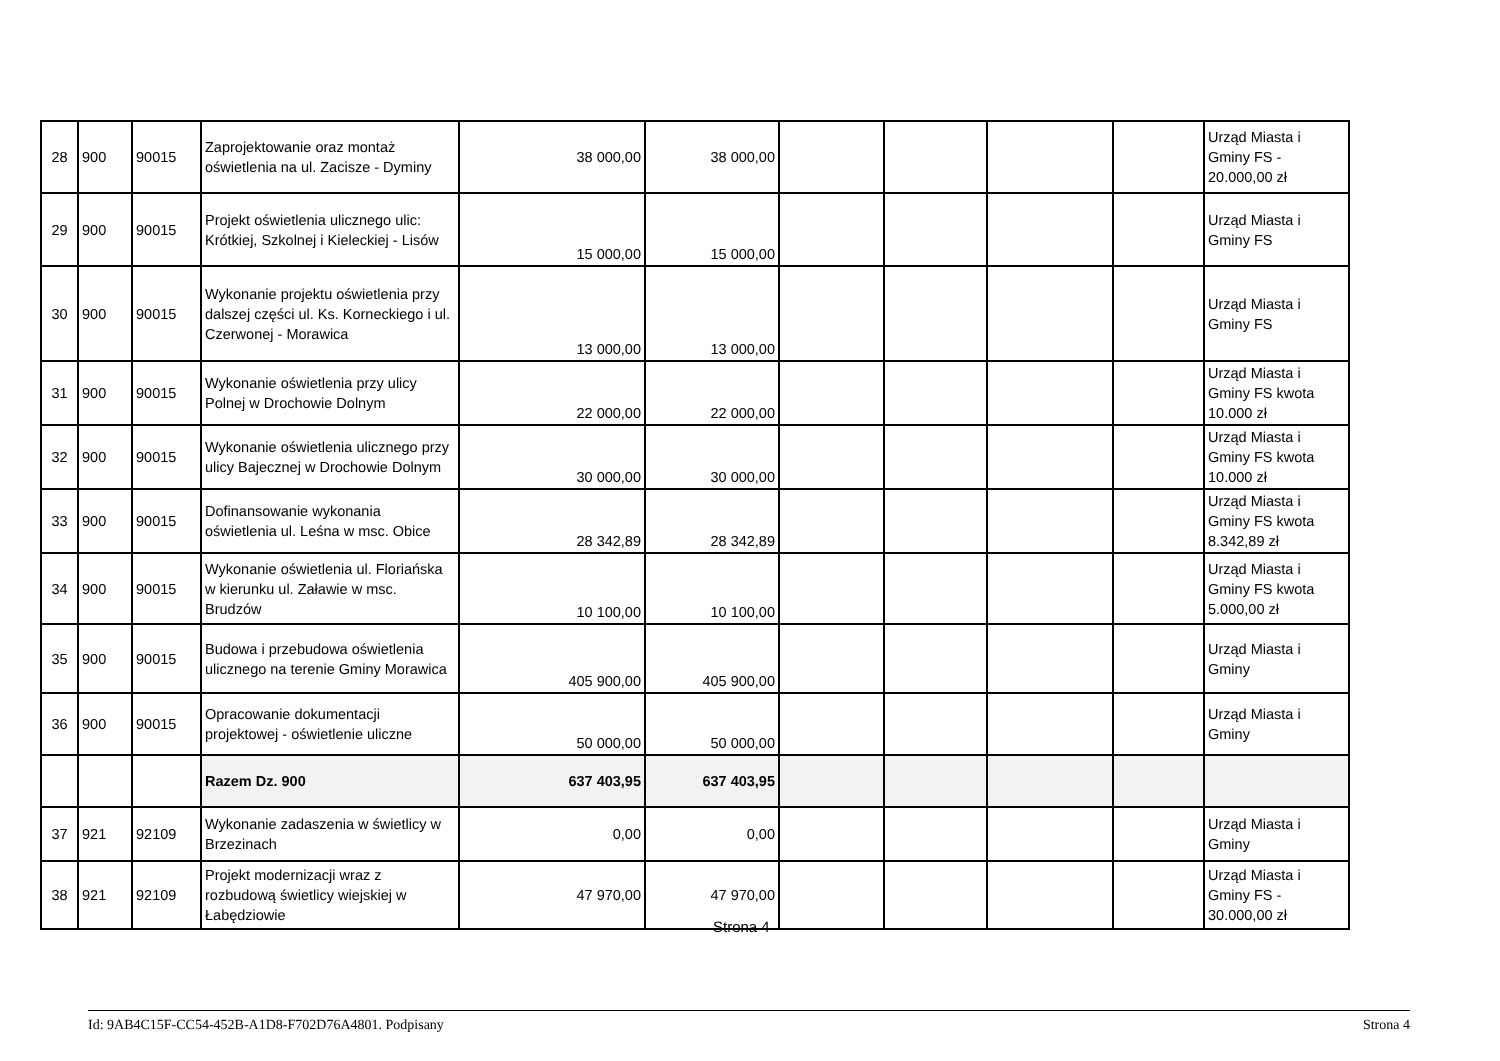| 28 | 900 | 90015 | Zaprojektowanie oraz montaż oświetlenia na ul. Zacisze - Dyminy | 38 000,00 | 38 000,00 | | | | | Urząd Miasta i Gminy FS - 20.000,00 zł |
| 29 | 900 | 90015 | Projekt oświetlenia ulicznego ulic: Krótkiej, Szkolnej i Kieleckiej - Lisów | 15 000,00 | 15 000,00 | | | | | Urząd Miasta i Gminy FS |
| 30 | 900 | 90015 | Wykonanie projektu oświetlenia przy dalszej części ul. Ks. Korneckiego i ul. Czerwonej - Morawica | 13 000,00 | 13 000,00 | | | | | Urząd Miasta i Gminy FS |
| 31 | 900 | 90015 | Wykonanie oświetlenia przy ulicy Polnej w Drochowie Dolnym | 22 000,00 | 22 000,00 | | | | | Urząd Miasta i Gminy FS kwota 10.000 zł |
| 32 | 900 | 90015 | Wykonanie oświetlenia ulicznego przy ulicy Bajecznej w Drochowie Dolnym | 30 000,00 | 30 000,00 | | | | | Urząd Miasta i Gminy FS kwota 10.000 zł |
| 33 | 900 | 90015 | Dofinansowanie wykonania oświetlenia ul. Leśna w msc. Obice | 28 342,89 | 28 342,89 | | | | | Urząd Miasta i Gminy FS kwota 8.342,89 zł |
| 34 | 900 | 90015 | Wykonanie oświetlenia ul. Floriańska w kierunku ul. Załawie w msc. Brudzów | 10 100,00 | 10 100,00 | | | | | Urząd Miasta i Gminy FS kwota 5.000,00 zł |
| 35 | 900 | 90015 | Budowa i przebudowa oświetlenia ulicznego na terenie Gminy Morawica | 405 900,00 | 405 900,00 | | | | | Urząd Miasta i Gminy |
| 36 | 900 | 90015 | Opracowanie dokumentacji projektowej - oświetlenie uliczne | 50 000,00 | 50 000,00 | | | | | Urząd Miasta i Gminy |
| | | | Razem Dz. 900 | 637 403,95 | 637 403,95 | | | | | |
| 37 | 921 | 92109 | Wykonanie zadaszenia w świetlicy w Brzezinach | 0,00 | 0,00 | | | | | Urząd Miasta i Gminy |
| 38 | 921 | 92109 | Projekt modernizacji wraz z rozbudową świetlicy wiejskiej w Łabędziowie | 47 970,00 | 47 970,00 | | | | | Urząd Miasta i Gminy FS - 30.000,00 zł |
Strona 4
Id: 9AB4C15F-CC54-452B-A1D8-F702D76A4801. Podpisany Strona 4